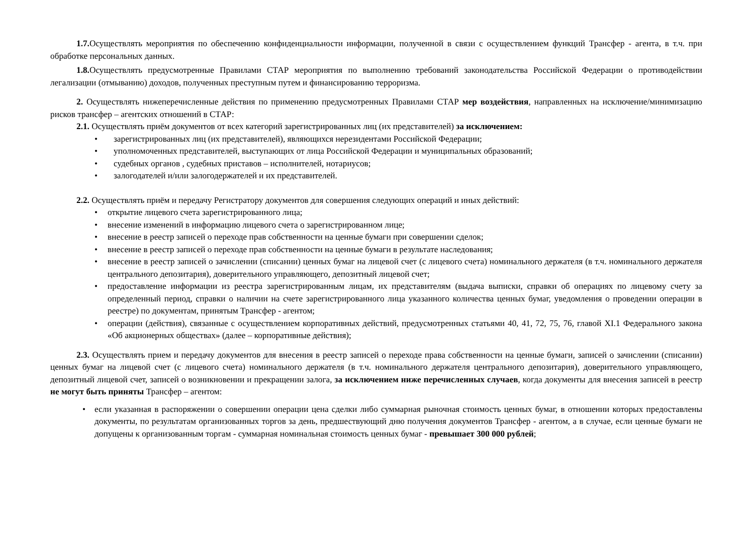1.7. Осуществлять мероприятия по обеспечению конфиденциальности информации, полученной в связи с осуществлением функций Трансфер - агента, в т.ч. при обработке персональных данных.
1.8. Осуществлять предусмотренные Правилами СТАР мероприятия по выполнению требований законодательства Российской Федерации о противодействии легализации (отмыванию) доходов, полученных преступным путем и финансированию терроризма.
2. Осуществлять нижеперечисленные действия по применению предусмотренных Правилами СТАР мер воздействия, направленных на исключение/минимизацию рисков трансфер – агентских отношений в СТАР:
2.1. Осуществлять приём документов от всех категорий зарегистрированных лиц (их представителей) за исключением:
• зарегистрированных лиц (их представителей), являющихся нерезидентами Российской Федерации;
• уполномоченных представителей, выступающих от лица Российской Федерации и муниципальных образований;
• судебных органов , судебных приставов – исполнителей, нотариусов;
• залогодателей и/или залогодержателей и их представителей.
2.2. Осуществлять приём и передачу Регистратору документов для совершения следующих операций и иных действий:
• открытие лицевого счета зарегистрированного лица;
• внесение изменений в информацию лицевого счета о зарегистрированном лице;
• внесение в реестр записей о переходе прав собственности на ценные бумаги при совершении сделок;
• внесение в реестр записей о переходе прав собственности на ценные бумаги в результате наследования;
• внесение в реестр записей о зачислении (списании) ценных бумаг на лицевой счет (с лицевого счета) номинального держателя (в т.ч. номинального держателя центрального депозитария), доверительного управляющего, депозитный лицевой счет;
• предоставление информации из реестра зарегистрированным лицам, их представителям (выдача выписки, справки об операциях по лицевому счету за определенный период, справки о наличии на счете зарегистрированного лица указанного количества ценных бумаг, уведомления о проведении операции в реестре) по документам, принятым Трансфер - агентом;
• операции (действия), связанные с осуществлением корпоративных действий, предусмотренных статьями 40, 41, 72, 75, 76, главой XI.1 Федерального закона «Об акционерных обществах» (далее – корпоративные действия);
2.3. Осуществлять прием и передачу документов для внесения в реестр записей о переходе права собственности на ценные бумаги, записей о зачислении (списании) ценных бумаг на лицевой счет (с лицевого счета) номинального держателя (в т.ч. номинального держателя центрального депозитария), доверительного управляющего, депозитный лицевой счет, записей о возникновении и прекращении залога, за исключением ниже перечисленных случаев, когда документы для внесения записей в реестр не могут быть приняты Трансфер – агентом:
• если указанная в распоряжении о совершении операции цена сделки либо суммарная рыночная стоимость ценных бумаг, в отношении которых предоставлены документы, по результатам организованных торгов за день, предшествующий дню получения документов Трансфер - агентом, а в случае, если ценные бумаги не допущены к организованным торгам - суммарная номинальная стоимость ценных бумаг - превышает 300 000 рублей;